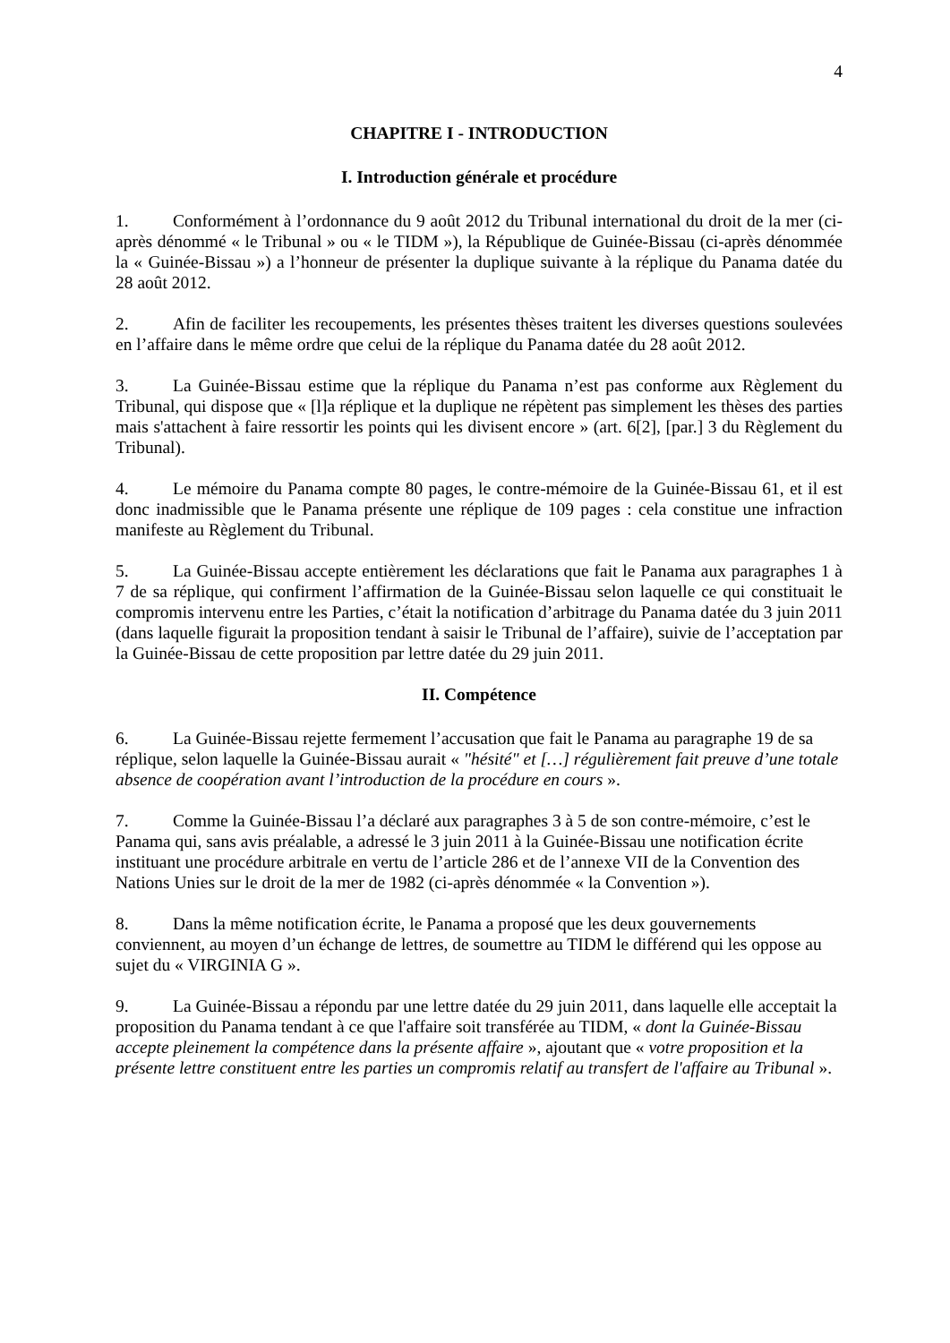4
CHAPITRE I - INTRODUCTION
I. Introduction générale et procédure
1. Conformément à l’ordonnance du 9 août 2012 du Tribunal international du droit de la mer (ci-après dénommé « le Tribunal » ou « le TIDM »), la République de Guinée-Bissau (ci-après dénommée la « Guinée-Bissau ») a l’honneur de présenter la duplique suivante à la réplique du Panama datée du 28 août 2012.
2. Afin de faciliter les recoupements, les présentes thèses traitent les diverses questions soulevées en l’affaire dans le même ordre que celui de la réplique du Panama datée du 28 août 2012.
3. La Guinée-Bissau estime que la réplique du Panama n’est pas conforme aux Règlement du Tribunal, qui dispose que « [l]a réplique et la duplique ne répètent pas simplement les thèses des parties mais s'attachent à faire ressortir les points qui les divisent encore » (art. 6[2], [par.] 3 du Règlement du Tribunal).
4. Le mémoire du Panama compte 80 pages, le contre-mémoire de la Guinée-Bissau 61, et il est donc inadmissible que le Panama présente une réplique de 109 pages : cela constitue une infraction manifeste au Règlement du Tribunal.
5. La Guinée-Bissau accepte entièrement les déclarations que fait le Panama aux paragraphes 1 à 7 de sa réplique, qui confirment l’affirmation de la Guinée-Bissau selon laquelle ce qui constituait le compromis intervenu entre les Parties, c’était la notification d’arbitrage du Panama datée du 3 juin 2011 (dans laquelle figurait la proposition tendant à saisir le Tribunal de l’affaire), suivie de l’acceptation par la Guinée-Bissau de cette proposition par lettre datée du 29 juin 2011.
II. Compétence
6. La Guinée-Bissau rejette fermement l’accusation que fait le Panama au paragraphe 19 de sa réplique, selon laquelle la Guinée-Bissau aurait « "hésité" et […] régulièrement fait preuve d’une totale absence de coopération avant l’introduction de la procédure en cours ».
7. Comme la Guinée-Bissau l’a déclaré aux paragraphes 3 à 5 de son contre-mémoire, c’est le Panama qui, sans avis préalable, a adressé le 3 juin 2011 à la Guinée-Bissau une notification écrite instituant une procédure arbitrale en vertu de l’article 286 et de l’annexe VII de la Convention des Nations Unies sur le droit de la mer de 1982 (ci-après dénommée « la Convention »).
8. Dans la même notification écrite, le Panama a proposé que les deux gouvernements conviennent, au moyen d’un échange de lettres, de soumettre au TIDM le différend qui les oppose au sujet du « VIRGINIA G ».
9. La Guinée-Bissau a répondu par une lettre datée du 29 juin 2011, dans laquelle elle acceptait la proposition du Panama tendant à ce que l'affaire soit transférée au TIDM, « dont la Guinée-Bissau accepte pleinement la compétence dans la présente affaire », ajoutant que « votre proposition et la présente lettre constituent entre les parties un compromis relatif au transfert de l'affaire au Tribunal ».